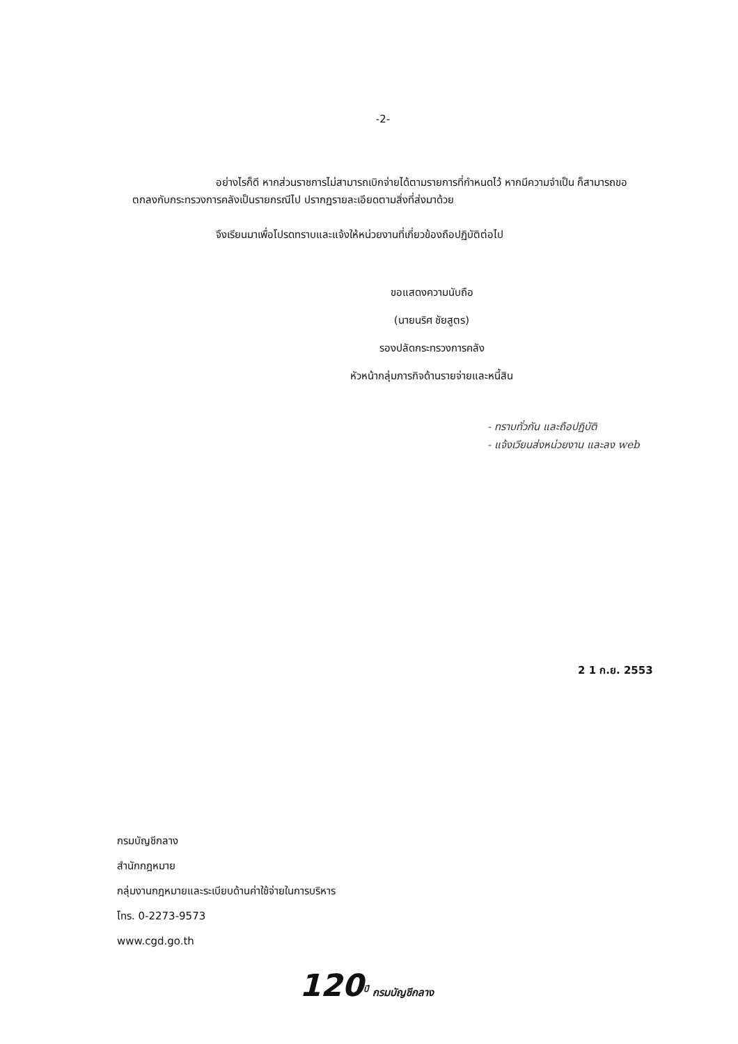-2-
อย่างไรก็ดี หากส่วนราชการไม่สามารถเบิกจ่ายได้ตามรายการที่กำหนดไว้ หากมีความจำเป็น ก็สามารถขอตกลงกับกระทรวงการคลังเป็นรายกรณีไป ปรากฏรายละเอียดตามสิ่งที่ส่งมาด้วย
จึงเรียนมาเพื่อโปรดทราบและแจ้งให้หน่วยงานที่เกี่ยวข้องถือปฏิบัติต่อไป
ขอแสดงความนับถือ
(นายนริศ ชัยสูตร)
รองปลัดกระทรวงการคลัง
หัวหน้ากลุ่มภารกิจด้านรายจ่ายและหนี้สิน
- ทราบทั่วกัน และถือปฏิบัติ
- แจ้งเวียนส่งหน่วยงาน และลง web
2 1 ก.ย. 2553
กรมบัญชีกลาง
สำนักกฎหมาย
กลุ่มงานกฎหมายและระเบียบด้านค่าใช้จ่ายในการบริหาร
โทร. 0-2273-9573
www.cgd.go.th
120<sup>ปี</sup> กรมบัญชีกลาง